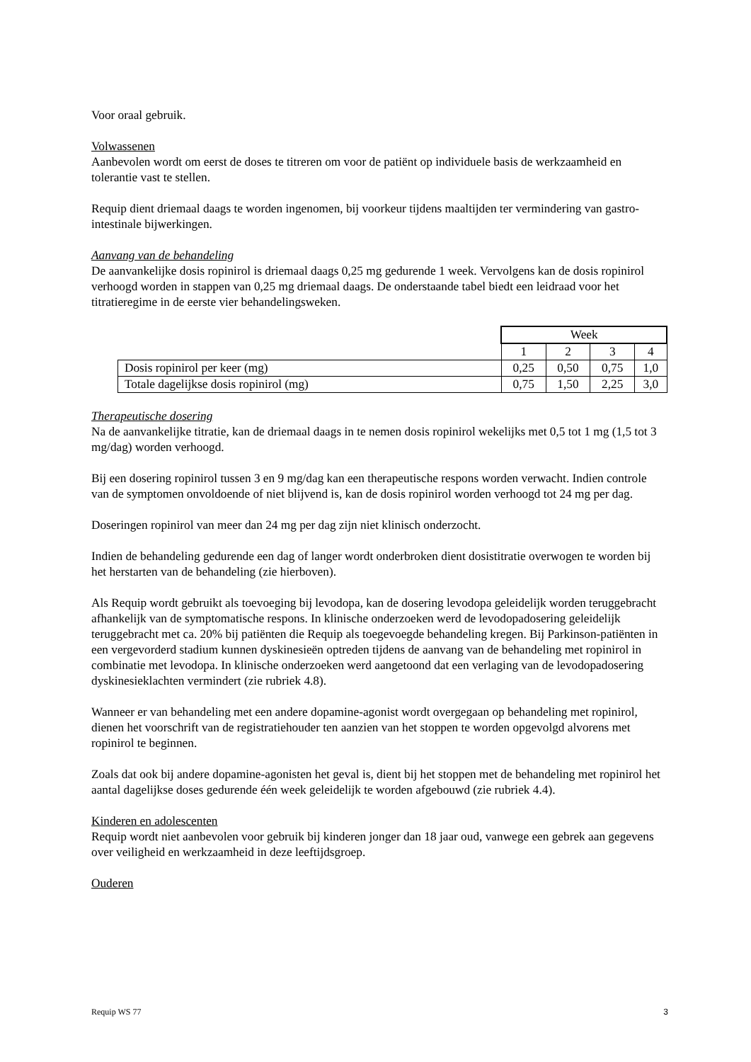Voor oraal gebruik.
Volwassenen
Aanbevolen wordt om eerst de doses te titreren om voor de patiënt op individuele basis de werkzaamheid en tolerantie vast te stellen.
Requip dient driemaal daags te worden ingenomen, bij voorkeur tijdens maaltijden ter vermindering van gastro-intestinale bijwerkingen.
Aanvang van de behandeling
De aanvankelijke dosis ropinirol is driemaal daags 0,25 mg gedurende 1 week. Vervolgens kan de dosis ropinirol verhoogd worden in stappen van 0,25 mg driemaal daags. De onderstaande tabel biedt een leidraad voor het titratieregime in de eerste vier behandelingsweken.
| | Week | | | |
| | 1 | 2 | 3 | 4 |
| Dosis ropinirol per keer (mg) | 0,25 | 0,50 | 0,75 | 1,0 |
| Totale dagelijkse dosis ropinirol (mg) | 0,75 | 1,50 | 2,25 | 3,0 |
Therapeutische dosering
Na de aanvankelijke titratie, kan de driemaal daags in te nemen dosis ropinirol wekelijks met 0,5 tot 1 mg (1,5 tot 3 mg/dag) worden verhoogd.
Bij een dosering ropinirol tussen 3 en 9 mg/dag kan een therapeutische respons worden verwacht. Indien controle van de symptomen onvoldoende of niet blijvend is, kan de dosis ropinirol worden verhoogd tot 24 mg per dag.
Doseringen ropinirol van meer dan 24 mg per dag zijn niet klinisch onderzocht.
Indien de behandeling gedurende een dag of langer wordt onderbroken dient dosistitratie overwogen te worden bij het herstarten van de behandeling (zie hierboven).
Als Requip wordt gebruikt als toevoeging bij levodopa, kan de dosering levodopa geleidelijk worden teruggebracht afhankelijk van de symptomatische respons. In klinische onderzoeken werd de levodopadosering geleidelijk teruggebracht met ca. 20% bij patiënten die Requip als toegevoegde behandeling kregen. Bij Parkinson-patiënten in een vergevorderd stadium kunnen dyskinesieën optreden tijdens de aanvang van de behandeling met ropinirol in combinatie met levodopa. In klinische onderzoeken werd aangetoond dat een verlaging van de levodopadosering dyskinesieklachten vermindert (zie rubriek 4.8).
Wanneer er van behandeling met een andere dopamine-agonist wordt overgegaan op behandeling met ropinirol, dienen het voorschrift van de registratiehouder ten aanzien van het stoppen te worden opgevolgd alvorens met ropinirol te beginnen.
Zoals dat ook bij andere dopamine-agonisten het geval is, dient bij het stoppen met de behandeling met ropinirol het aantal dagelijkse doses gedurende één week geleidelijk te worden afgebouwd (zie rubriek 4.4).
Kinderen en adolescenten
Requip wordt niet aanbevolen voor gebruik bij kinderen jonger dan 18 jaar oud, vanwege een gebrek aan gegevens over veiligheid en werkzaamheid in deze leeftijdsgroep.
Ouderen
Requip WS 77 3